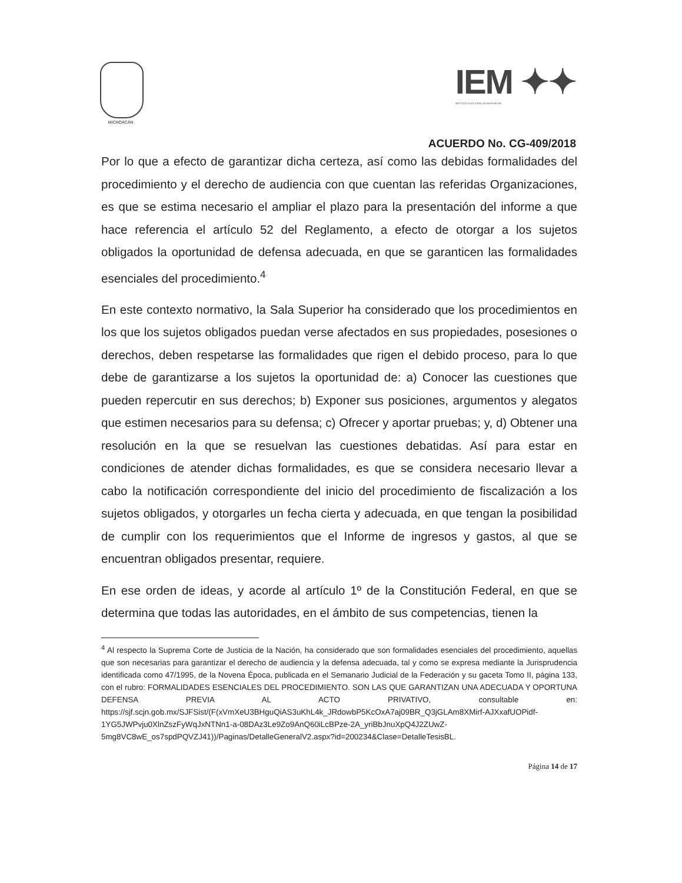MICHOACÁN
IEM ✦✦
INSTITUTO ELECTORAL DE MICHOACÁN
ACUERDO No. CG-409/2018
Por lo que a efecto de garantizar dicha certeza, así como las debidas formalidades del procedimiento y el derecho de audiencia con que cuentan las referidas Organizaciones, es que se estima necesario el ampliar el plazo para la presentación del informe a que hace referencia el artículo 52 del Reglamento, a efecto de otorgar a los sujetos obligados la oportunidad de defensa adecuada, en que se garanticen las formalidades esenciales del procedimiento.<sup>4</sup>
En este contexto normativo, la Sala Superior ha considerado que los procedimientos en los que los sujetos obligados puedan verse afectados en sus propiedades, posesiones o derechos, deben respetarse las formalidades que rigen el debido proceso, para lo que debe de garantizarse a los sujetos la oportunidad de: a) Conocer las cuestiones que pueden repercutir en sus derechos; b) Exponer sus posiciones, argumentos y alegatos que estimen necesarios para su defensa; c) Ofrecer y aportar pruebas; y, d) Obtener una resolución en la que se resuelvan las cuestiones debatidas. Así para estar en condiciones de atender dichas formalidades, es que se considera necesario llevar a cabo la notificación correspondiente del inicio del procedimiento de fiscalización a los sujetos obligados, y otorgarles un fecha cierta y adecuada, en que tengan la posibilidad de cumplir con los requerimientos que el Informe de ingresos y gastos, al que se encuentran obligados presentar, requiere.
En ese orden de ideas, y acorde al artículo 1º de la Constitución Federal, en que se determina que todas las autoridades, en el ámbito de sus competencias, tienen la
<sup>4</sup> Al respecto la Suprema Corte de Justicia de la Nación, ha considerado que son formalidades esenciales del procedimiento, aquellas que son necesarias para garantizar el derecho de audiencia y la defensa adecuada, tal y como se expresa mediante la Jurisprudencia identificada como 47/1995, de la Novena Época, publicada en el Semanario Judicial de la Federación y su gaceta Tomo II, página 133, con el rubro: FORMALIDADES ESENCIALES DEL PROCEDIMIENTO. SON LAS QUE GARANTIZAN UNA ADECUADA Y OPORTUNA DEFENSA PREVIA AL ACTO PRIVATIVO, consultable en: https://sjf.scjn.gob.mx/SJFSist/(F(xVmXeU3BHguQiAS3uKhL4k_JRdowbP5KcOxA7aj09BR_Q3jGLAm8XMirf-AJXxafUOPidf-1YG5JWPvju0XlnZszFyWqJxNTNn1-a-08DAz3Le9Zo9AnQ60iLcBPze-2A_yriBbJnuXpQ4J2ZUwZ-5mg8VC8wE_os7spdPQVZJ41))/Paginas/DetalleGeneralV2.aspx?id=200234&Clase=DetalleTesisBL.
Página 14 de 17